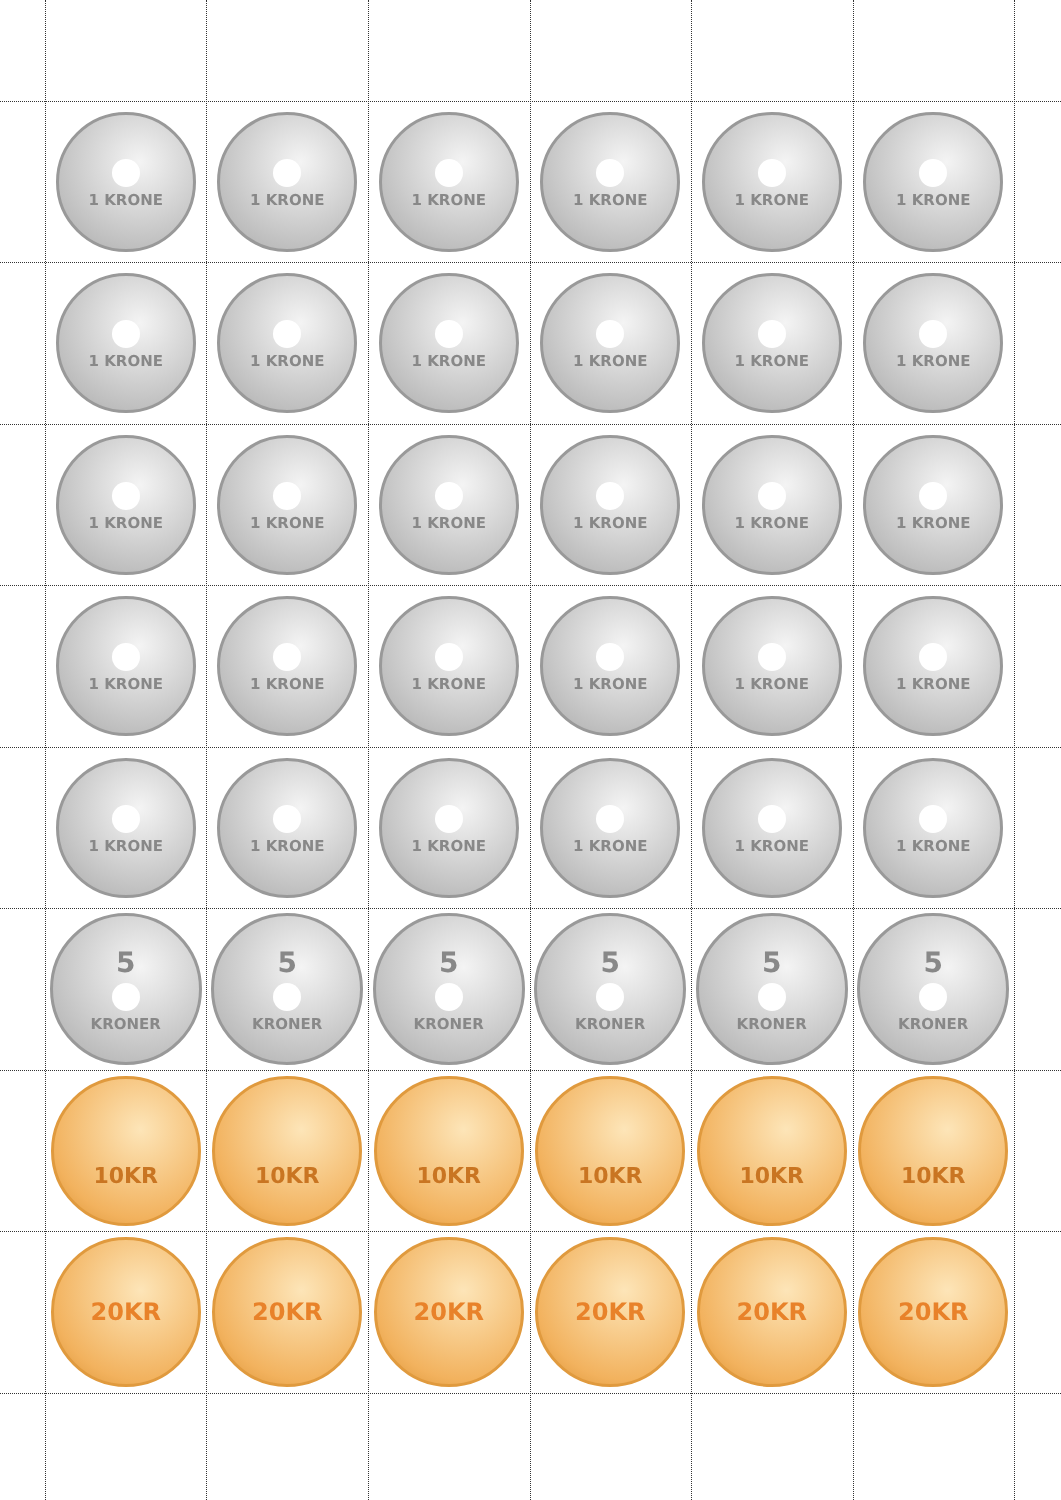1 KRONE
1 KRONE
1 KRONE
1 KRONE
1 KRONE
1 KRONE
1 KRONE
1 KRONE
1 KRONE
1 KRONE
1 KRONE
1 KRONE
1 KRONE
1 KRONE
1 KRONE
1 KRONE
1 KRONE
1 KRONE
1 KRONE
1 KRONE
1 KRONE
1 KRONE
1 KRONE
1 KRONE
1 KRONE
1 KRONE
1 KRONE
1 KRONE
1 KRONE
1 KRONE
5
KRONER
5
KRONER
5
KRONER
5
KRONER
5
KRONER
5
KRONER
10KR
10KR
10KR
10KR
10KR
10KR
20KR
20KR
20KR
20KR
20KR
20KR